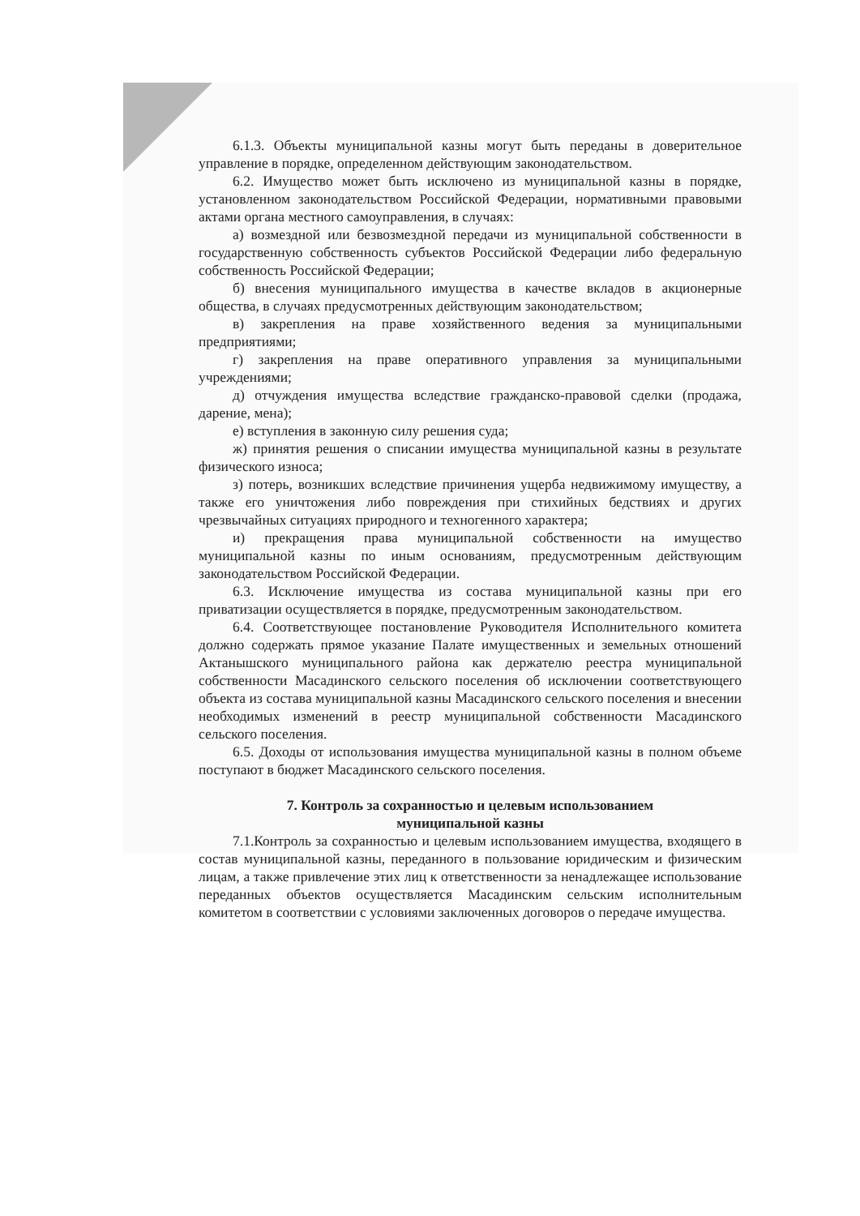6.1.3. Объекты муниципальной казны могут быть переданы в доверительное управление в порядке, определенном действующим законодательством.
6.2. Имущество может быть исключено из муниципальной казны в порядке, установленном законодательством Российской Федерации, нормативными правовыми актами органа местного самоуправления, в случаях:
а) возмездной или безвозмездной передачи из муниципальной собственности в государственную собственность субъектов Российской Федерации либо федеральную собственность Российской Федерации;
б) внесения муниципального имущества в качестве вкладов в акционерные общества, в случаях предусмотренных действующим законодательством;
в) закрепления на праве хозяйственного ведения за муниципальными предприятиями;
г) закрепления на праве оперативного управления за муниципальными учреждениями;
д) отчуждения имущества вследствие гражданско-правовой сделки (продажа, дарение, мена);
е) вступления в законную силу решения суда;
ж) принятия решения о списании имущества муниципальной казны в результате физического износа;
з) потерь, возникших вследствие причинения ущерба недвижимому имуществу, а также его уничтожения либо повреждения при стихийных бедствиях и других чрезвычайных ситуациях природного и техногенного характера;
и) прекращения права муниципальной собственности на имущество муниципальной казны по иным основаниям, предусмотренным действующим законодательством Российской Федерации.
6.3. Исключение имущества из состава муниципальной казны при его приватизации осуществляется в порядке, предусмотренным законодательством.
6.4. Соответствующее постановление Руководителя Исполнительного комитета должно содержать прямое указание Палате имущественных и земельных отношений Актанышского муниципального района как держателю реестра муниципальной собственности Масадинского сельского поселения об исключении соответствующего объекта из состава муниципальной казны Масадинского сельского поселения и внесении необходимых изменений в реестр муниципальной собственности Масадинского сельского поселения.
6.5. Доходы от использования имущества муниципальной казны в полном объеме поступают в бюджет Масадинского сельского поселения.
7. Контроль за сохранностью и целевым использованием
муниципальной казны
7.1.Контроль за сохранностью и целевым использованием имущества, входящего в состав муниципальной казны, переданного в пользование юридическим и физическим лицам, а также привлечение этих лиц к ответственности за ненадлежащее использование переданных объектов осуществляется Масадинским сельским исполнительным комитетом в соответствии с условиями заключенных договоров о передаче имущества.